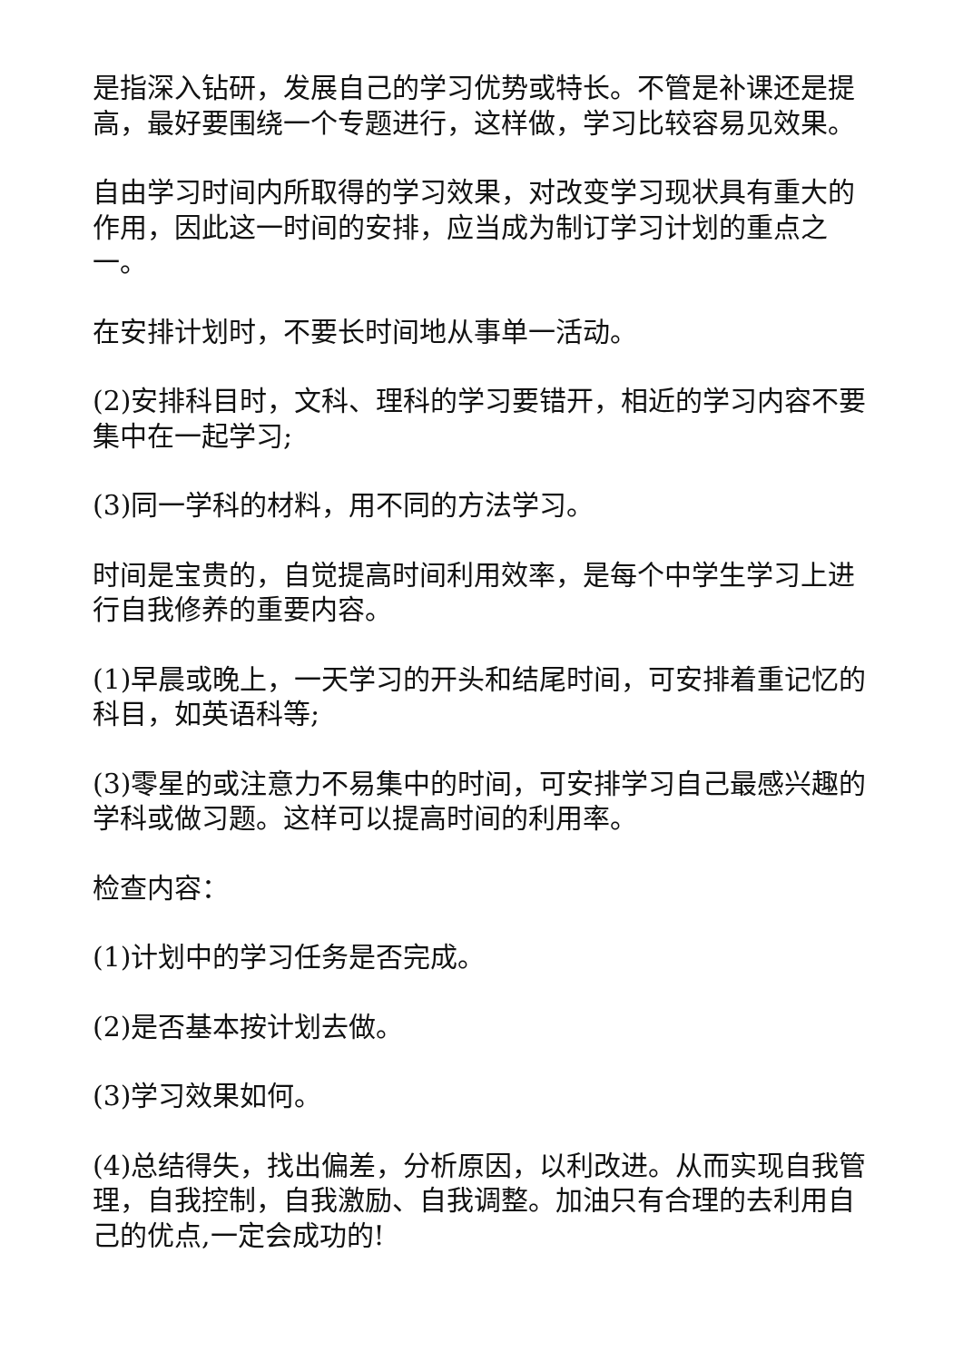是指深入钻研，发展自己的学习优势或特长。不管是补课还是提高，最好要围绕一个专题进行，这样做，学习比较容易见效果。
自由学习时间内所取得的学习效果，对改变学习现状具有重大的作用，因此这一时间的安排，应当成为制订学习计划的重点之一。
在安排计划时，不要长时间地从事单一活动。
(2)安排科目时，文科、理科的学习要错开，相近的学习内容不要集中在一起学习;
(3)同一学科的材料，用不同的方法学习。
时间是宝贵的，自觉提高时间利用效率，是每个中学生学习上进行自我修养的重要内容。
(1)早晨或晚上，一天学习的开头和结尾时间，可安排着重记忆的科目，如英语科等;
(3)零星的或注意力不易集中的时间，可安排学习自己最感兴趣的学科或做习题。这样可以提高时间的利用率。
检查内容：
(1)计划中的学习任务是否完成。
(2)是否基本按计划去做。
(3)学习效果如何。
(4)总结得失，找出偏差，分析原因，以利改进。从而实现自我管理，自我控制，自我激励、自我调整。加油只有合理的去利用自己的优点,一定会成功的!